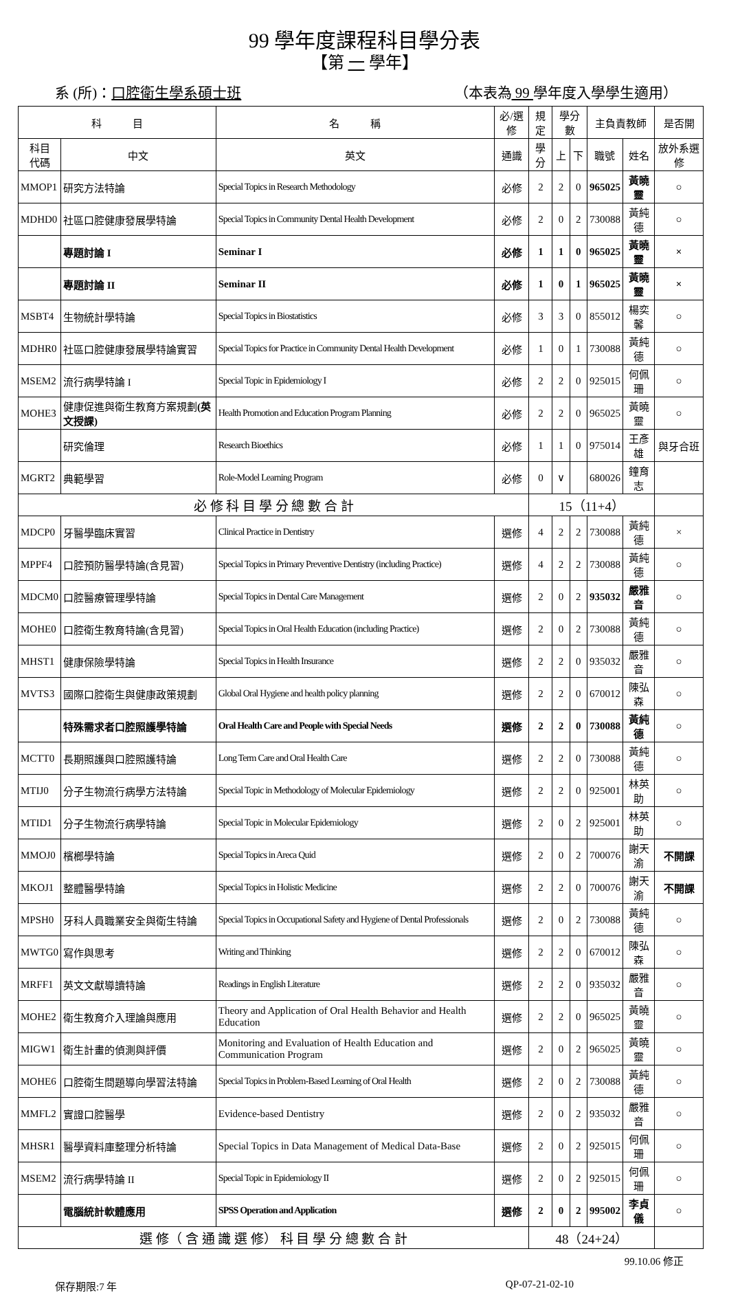99 學年度課程科目學分表
【第 一 學年】
系 (所)：口腔衛生學系碩士班 （本表為 99 學年度入學學生適用）
| 科 目 | | 名 稱 | 必/選修 | 規定 | 學分數 | | 主負責教師 | | 是否開 |
| --- | --- | --- | --- | --- | --- | --- | --- | --- | --- |
| 科目 代碼 | 中文 | 英文 | 通識 | 學分 | 上 | 下 | 職號 | 姓名 | 放外系選修 |
| MMOP1 | 研究方法特論 | Special Topics in Research Methodology | 必修 | 2 | 2 | 0 | 965025 | 黃曉靈 | ○ |
| MDHD0 | 社區口腔健康發展學特論 | Special Topics in Community Dental Health Development | 必修 | 2 | 0 | 2 | 730088 | 黃純德 | ○ |
| | 專題討論 I | Seminar I | 必修 | 1 | 1 | 0 | 965025 | 黃曉靈 | × |
| | 專題討論 II | Seminar II | 必修 | 1 | 0 | 1 | 965025 | 黃曉靈 | × |
| MSBT4 | 生物統計學特論 | Special Topics in Biostatistics | 必修 | 3 | 3 | 0 | 855012 | 楊奕馨 | ○ |
| MDHR0 | 社區口腔健康發展學特論實習 | Special Topics for Practice in Community Dental Health Development | 必修 | 1 | 0 | 1 | 730088 | 黃純德 | ○ |
| MSEM2 | 流行病學特論 I | Special Topic in Epidemiology I | 必修 | 2 | 2 | 0 | 925015 | 何佩珊 | ○ |
| MOHE3 | 健康促進與衛生教育方案規劃 (英文授課) | Health Promotion and Education Program Planning | 必修 | 2 | 2 | 0 | 965025 | 黃曉靈 | ○ |
| | 研究倫理 | Research Bioethics | 必修 | 1 | 1 | 0 | 975014 | 王彥雄 | 與牙合班 |
| MGRT2 | 典範學習 | Role-Model Learning Program | 必修 | 0 | ∨ | | 680026 | 鐘育志 | |
| 必 修 科 目 學 分 總 數 合 計 | | | | 15（11+4） | | | | | |
| MDCP0 | 牙醫學臨床實習 | Clinical Practice in Dentistry | 選修 | 4 | 2 | 2 | 730088 | 黃純德 | × |
| MPPF4 | 口腔預防醫學特論(含見習) | Special Topics in Primary Preventive Dentistry (including Practice) | 選修 | 4 | 2 | 2 | 730088 | 黃純德 | ○ |
| MDCM0 | 口腔醫療管理學特論 | Special Topics in Dental Care Management | 選修 | 2 | 0 | 2 | 935032 | 嚴雅音 | ○ |
| MOHE0 | 口腔衛生教育特論(含見習) | Special Topics in Oral Health Education (including Practice) | 選修 | 2 | 0 | 2 | 730088 | 黃純德 | ○ |
| MHST1 | 健康保險學特論 | Special Topics in Health Insurance | 選修 | 2 | 2 | 0 | 935032 | 嚴雅音 | ○ |
| MVTS3 | 國際口腔衛生與健康政策規劃 | Global Oral Hygiene and health policy planning | 選修 | 2 | 2 | 0 | 670012 | 陳弘森 | ○ |
| | 特殊需求者口腔照護學特論 | Oral Health Care and People with Special Needs | 選修 | 2 | 2 | 0 | 730088 | 黃純德 | ○ |
| MCTT0 | 長期照護與口腔照護特論 | Long Term Care and Oral Health Care | 選修 | 2 | 2 | 0 | 730088 | 黃純德 | ○ |
| MTIJ0 | 分子生物流行病學方法特論 | Special Topic in Methodology of Molecular Epidemiology | 選修 | 2 | 2 | 0 | 925001 | 林英助 | ○ |
| MTID1 | 分子生物流行病學特論 | Special Topic in Molecular Epidemiology | 選修 | 2 | 0 | 2 | 925001 | 林英助 | ○ |
| MMOJ0 | 檳榔學特論 | Special Topics in Areca Quid | 選修 | 2 | 0 | 2 | 700076 | 謝天渝 | 不開課 |
| MKOJ1 | 整體醫學特論 | Special Topics in Holistic Medicine | 選修 | 2 | 2 | 0 | 700076 | 謝天渝 | 不開課 |
| MPSH0 | 牙科人員職業安全與衛生特論 | Special Topics in Occupational Safety and Hygiene of Dental Professionals | 選修 | 2 | 0 | 2 | 730088 | 黃純德 | ○ |
| MWTG0 | 寫作與思考 | Writing and Thinking | 選修 | 2 | 2 | 0 | 670012 | 陳弘森 | ○ |
| MRFF1 | 英文文獻導讀特論 | Readings in English Literature | 選修 | 2 | 2 | 0 | 935032 | 嚴雅音 | ○ |
| MOHE2 | 衛生教育介入理論與應用 | Theory and Application of Oral Health Behavior and Health Education | 選修 | 2 | 2 | 0 | 965025 | 黃曉靈 | ○ |
| MIGW1 | 衛生計畫的偵測與評價 | Monitoring and Evaluation of Health Education and Communication Program | 選修 | 2 | 0 | 2 | 965025 | 黃曉靈 | ○ |
| MOHE6 | 口腔衛生問題導向學習法特論 | Special Topics in Problem-Based Learning of Oral Health | 選修 | 2 | 0 | 2 | 730088 | 黃純德 | ○ |
| MMFL2 | 實證口腔醫學 | Evidence-based Dentistry | 選修 | 2 | 0 | 2 | 935032 | 嚴雅音 | ○ |
| MHSR1 | 醫學資料庫整理分析特論 | Special Topics in Data Management of Medical Data-Base | 選修 | 2 | 0 | 2 | 925015 | 何佩珊 | ○ |
| MSEM2 | 流行病學特論 II | Special Topic in Epidemiology II | 選修 | 2 | 0 | 2 | 925015 | 何佩珊 | ○ |
| | 電腦統計軟體應用 | SPSS Operation and Application | 選修 | 2 | 0 | 2 | 995002 | 李貞儀 | ○ |
| 選 修（ 含 通 識 選 修） 科 目 學 分 總 數 合 計 | | | | 48（24+24） | | | | | |
99.10.06 修正
保存期限:7 年 QP-07-21-02-10